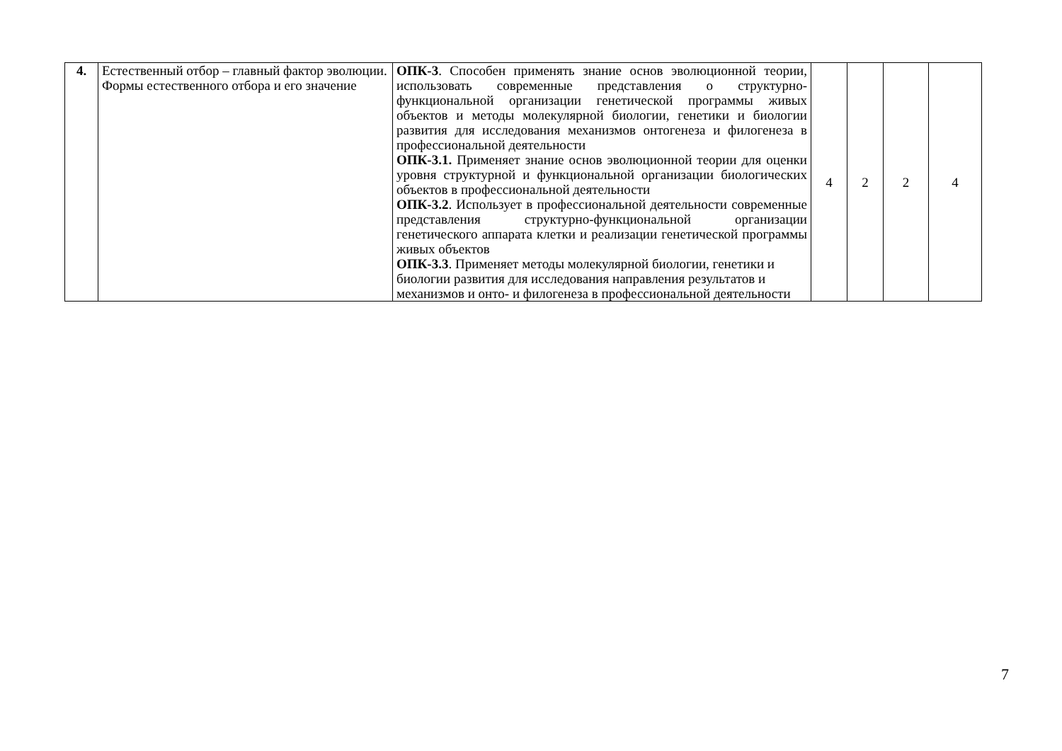| 4. | Естественный отбор – главный фактор эволюции. Формы естественного отбора и его значение | ОПК-3 . Способен применять знание основ эволюционной теории, использовать современные представления о структурно-функциональной организации генетической программы живых объектов и методы молекулярной биологии, генетики и биологии развития для исследования механизмов онтогенеза и филогенеза в профессиональной деятельности ОПК-3.1. Применяет знание основ эволюционной теории для оценки уровня структурной и функциональной организации биологических объектов в профессиональной деятельности ОПК-3.2 . Использует в профессиональной деятельности современные представления структурно-функциональной организации генетического аппарата клетки и реализации генетической программы живых объектов ОПК-3.3 . Применяет методы молекулярной биологии, генетики и биологии развития для исследования направления результатов и механизмов и онто- и филогенеза в профессиональной деятельности | 4 | 2 | 2 | 4 |
7